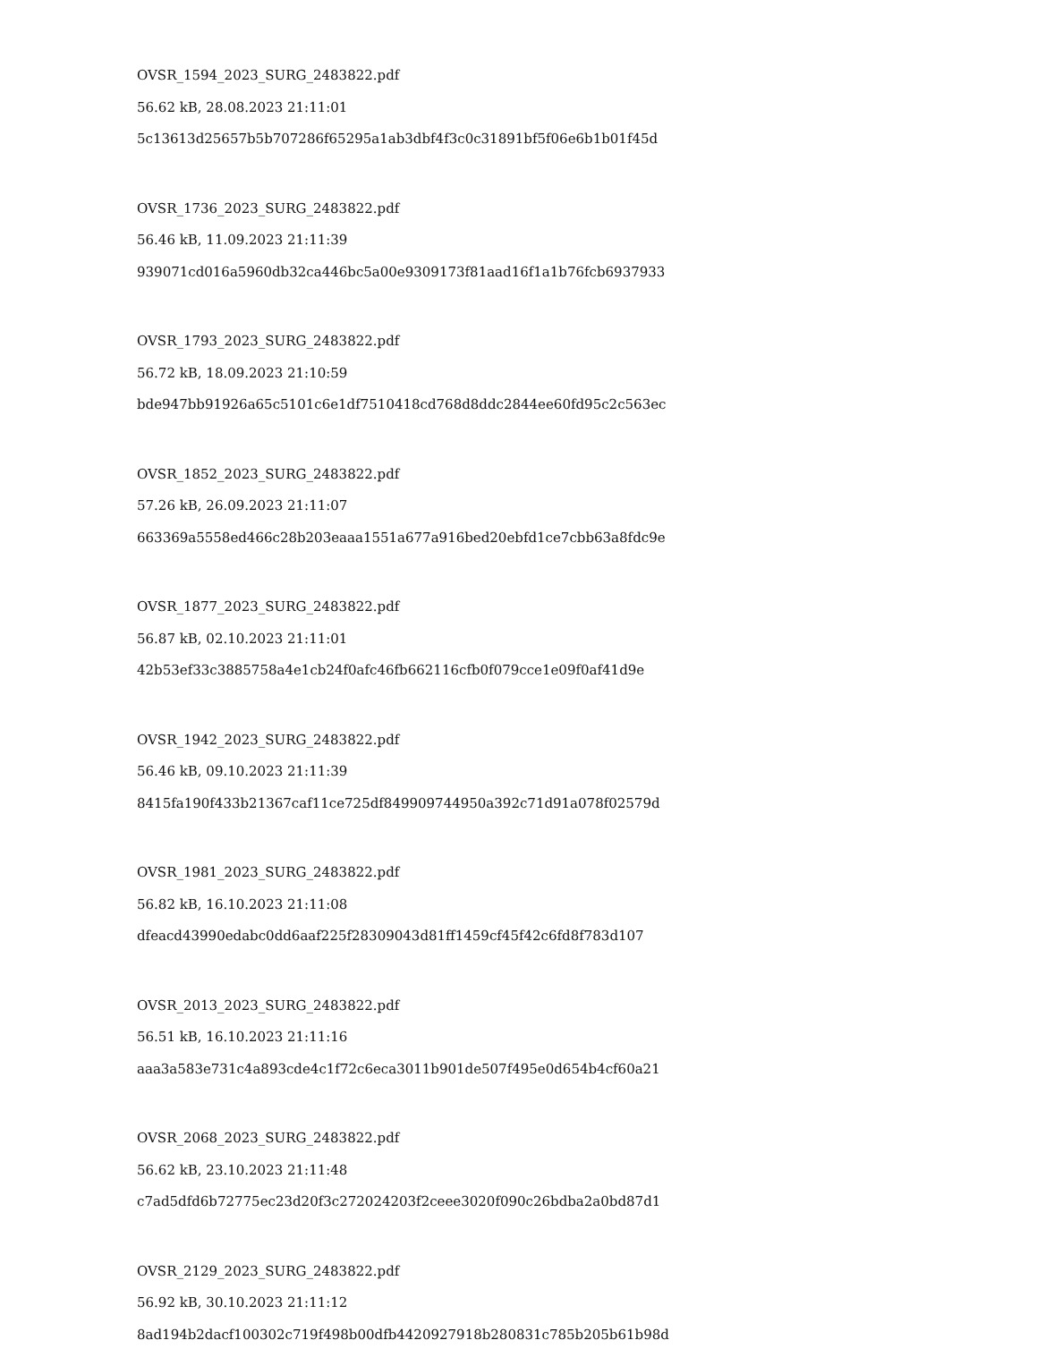OVSR_1594_2023_SURG_2483822.pdf
56.62 kB, 28.08.2023 21:11:01
5c13613d25657b5b707286f65295a1ab3dbf4f3c0c31891bf5f06e6b1b01f45d
OVSR_1736_2023_SURG_2483822.pdf
56.46 kB, 11.09.2023 21:11:39
939071cd016a5960db32ca446bc5a00e9309173f81aad16f1a1b76fcb6937933
OVSR_1793_2023_SURG_2483822.pdf
56.72 kB, 18.09.2023 21:10:59
bde947bb91926a65c5101c6e1df7510418cd768d8ddc2844ee60fd95c2c563ec
OVSR_1852_2023_SURG_2483822.pdf
57.26 kB, 26.09.2023 21:11:07
663369a5558ed466c28b203eaaa1551a677a916bed20ebfd1ce7cbb63a8fdc9e
OVSR_1877_2023_SURG_2483822.pdf
56.87 kB, 02.10.2023 21:11:01
42b53ef33c3885758a4e1cb24f0afc46fb662116cfb0f079cce1e09f0af41d9e
OVSR_1942_2023_SURG_2483822.pdf
56.46 kB, 09.10.2023 21:11:39
8415fa190f433b21367caf11ce725df849909744950a392c71d91a078f02579d
OVSR_1981_2023_SURG_2483822.pdf
56.82 kB, 16.10.2023 21:11:08
dfeacd43990edabc0dd6aaf225f28309043d81ff1459cf45f42c6fd8f783d107
OVSR_2013_2023_SURG_2483822.pdf
56.51 kB, 16.10.2023 21:11:16
aaa3a583e731c4a893cde4c1f72c6eca3011b901de507f495e0d654b4cf60a21
OVSR_2068_2023_SURG_2483822.pdf
56.62 kB, 23.10.2023 21:11:48
c7ad5dfd6b72775ec23d20f3c272024203f2ceee3020f090c26bdba2a0bd87d1
OVSR_2129_2023_SURG_2483822.pdf
56.92 kB, 30.10.2023 21:11:12
8ad194b2dacf100302c719f498b00dfb4420927918b280831c785b205b61b98d